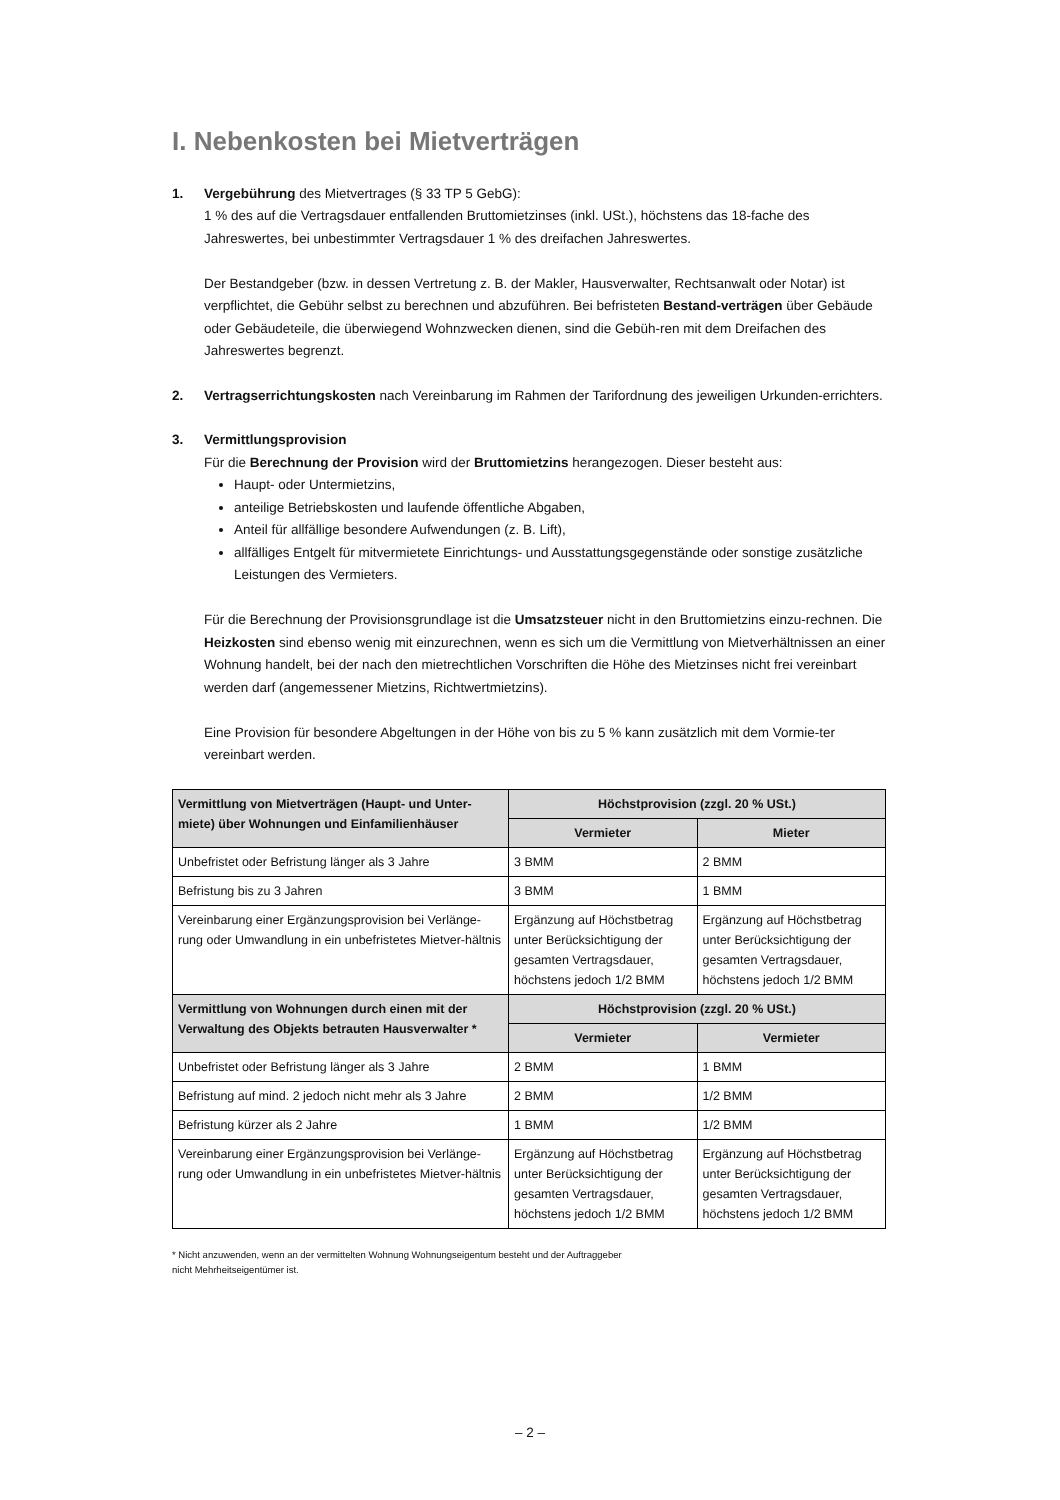I. Nebenkosten bei Mietverträgen
1. Vergebührung des Mietvertrages (§ 33 TP 5 GebG):
1 % des auf die Vertragsdauer entfallenden Bruttomietzinses (inkl. USt.), höchstens das 18-fache des Jahreswertes, bei unbestimmter Vertragsdauer 1 % des dreifachen Jahreswertes.
Der Bestandgeber (bzw. in dessen Vertretung z. B. der Makler, Hausverwalter, Rechtsanwalt oder Notar) ist verpflichtet, die Gebühr selbst zu berechnen und abzuführen. Bei befristeten Bestand-verträgen über Gebäude oder Gebäudeteile, die überwiegend Wohnzwecken dienen, sind die Gebüh-ren mit dem Dreifachen des Jahreswertes begrenzt.
2. Vertragserrichtungskosten nach Vereinbarung im Rahmen der Tarifordnung des jeweiligen Urkunden-errichters.
3. Vermittlungsprovision
Für die Berechnung der Provision wird der Bruttomietzins herangezogen. Dieser besteht aus:
Haupt- oder Untermietzins,
anteilige Betriebskosten und laufende öffentliche Abgaben,
Anteil für allfällige besondere Aufwendungen (z. B. Lift),
allfälliges Entgelt für mitvermietete Einrichtungs- und Ausstattungsgegenstände oder sonstige zusätzliche Leistungen des Vermieters.
Für die Berechnung der Provisionsgrundlage ist die Umsatzsteuer nicht in den Bruttomietzins einzu-rechnen. Die Heizkosten sind ebenso wenig mit einzurechnen, wenn es sich um die Vermittlung von Mietverhältnissen an einer Wohnung handelt, bei der nach den mietrechtlichen Vorschriften die Höhe des Mietzinses nicht frei vereinbart werden darf (angemessener Mietzins, Richtwertmietzins).
Eine Provision für besondere Abgeltungen in der Höhe von bis zu 5 % kann zusätzlich mit dem Vormie-ter vereinbart werden.
| Vermittlung von Mietverträgen (Haupt- und Unter-miete) über Wohnungen und Einfamilienhäuser | Höchstprovision (zzgl. 20 % USt.) | |
| --- | --- | --- |
| | Vermieter | Mieter |
| Unbefristet oder Befristung länger als 3 Jahre | 3 BMM | 2 BMM |
| Befristung bis zu 3 Jahren | 3 BMM | 1 BMM |
| Vereinbarung einer Ergänzungsprovision bei Verlänge-rung oder Umwandlung in ein unbefristetes Mietver-hältnis | Ergänzung auf Höchstbetrag unter Berücksichtigung der gesamten Vertragsdauer, höchstens jedoch 1/2 BMM | Ergänzung auf Höchstbetrag unter Berücksichtigung der gesamten Vertragsdauer, höchstens jedoch 1/2 BMM |
| Vermittlung von Wohnungen durch einen mit der Verwaltung des Objekts betrauten Hausverwalter * | Höchstprovision (zzgl. 20 % USt.) | |
| | Vermieter | Vermieter |
| Unbefristet oder Befristung länger als 3 Jahre | 2 BMM | 1 BMM |
| Befristung auf mind. 2 jedoch nicht mehr als 3 Jahre | 2 BMM | 1/2 BMM |
| Befristung kürzer als 2 Jahre | 1 BMM | 1/2 BMM |
| Vereinbarung einer Ergänzungsprovision bei Verlänge-rung oder Umwandlung in ein unbefristetes Mietver-hältnis | Ergänzung auf Höchstbetrag unter Berücksichtigung der gesamten Vertragsdauer, höchstens jedoch 1/2 BMM | Ergänzung auf Höchstbetrag unter Berücksichtigung der gesamten Vertragsdauer, höchstens jedoch 1/2 BMM |
* Nicht anzuwenden, wenn an der vermittelten Wohnung Wohnungseigentum besteht und der Auftraggeber
nicht Mehrheitseigentümer ist.
– 2 –